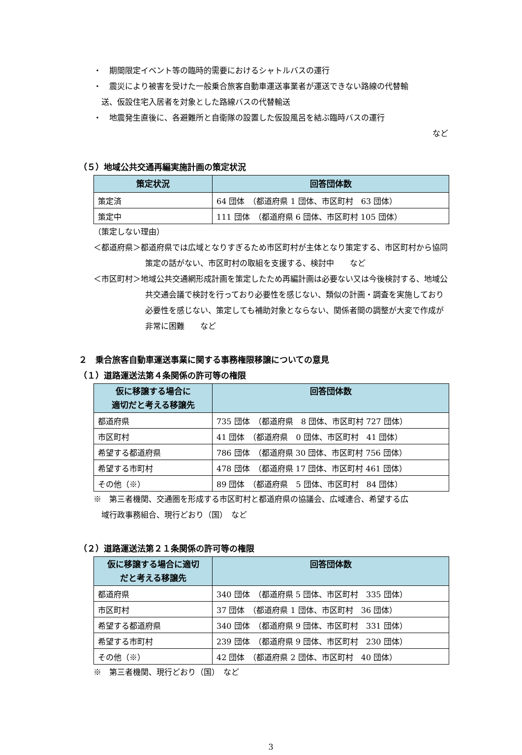・　期間限定イベント等の臨時的需要におけるシャトルバスの運行
・　震災により被害を受けた一般乗合旅客自動車運送事業者が運送できない路線の代替輸
　送、仮設住宅入居者を対象とした路線バスの代替輸送
・　地震発生直後に、各避難所と自衛隊の設置した仮設風呂を結ぶ臨時バスの運行
など
（５）地域公共交通再編実施計画の策定状況
| 策定状況 | 回答団体数 |
| --- | --- |
| 策定済 | 64 団体 （都道府県 1 団体、市区町村 63 団体） |
| 策定中 | 111 団体 （都道府県 6 団体、市区町村 105 団体） |
（策定しない理由）
＜都道府県＞都道府県では広域となりすぎるため市区町村が主体となり策定する、市区町村から協同策定の話がない、市区町村の取組を支援する、検討中　　など
＜市区町村＞地域公共交通網形成計画を策定したため再編計画は必要ない又は今後検討する、地域公共交通会議で検討を行っており必要性を感じない、類似の計画・調査を実施しており必要性を感じない、策定しても補助対象とならない、関係者間の調整が大変で作成が非常に困難　　など
２　乗合旅客自動車運送事業に関する事務権限移譲についての意見
（１）道路運送法第４条関係の許可等の権限
| 仮に移譲する場合に 適切だと考える移譲先 | 回答団体数 |
| --- | --- |
| 都道府県 | 735 団体 （都道府県 8 団体、市区町村 727 団体） |
| 市区町村 | 41 団体 （都道府県 0 団体、市区町村 41 団体） |
| 希望する都道府県 | 786 団体 （都道府県 30 団体、市区町村 756 団体） |
| 希望する市町村 | 478 団体 （都道府県 17 団体、市区町村 461 団体） |
| その他（※） | 89 団体 （都道府県 5 団体、市区町村 84 団体） |
※　第三者機関、交通圏を形成する市区町村と都道府県の協議会、広域連合、希望する広
　域行政事務組合、現行どおり（国）　など
（２）道路運送法第２１条関係の許可等の権限
| 仮に移譲する場合に適切 だと考える移譲先 | 回答団体数 |
| --- | --- |
| 都道府県 | 340 団体 （都道府県 5 団体、市区町村 335 団体） |
| 市区町村 | 37 団体 （都道府県 1 団体、市区町村 36 団体） |
| 希望する都道府県 | 340 団体 （都道府県 9 団体、市区町村 331 団体） |
| 希望する市町村 | 239 団体 （都道府県 9 団体、市区町村 230 団体） |
| その他（※） | 42 団体 （都道府県 2 団体、市区町村 40 団体） |
※　第三者機関、現行どおり（国）　など
3